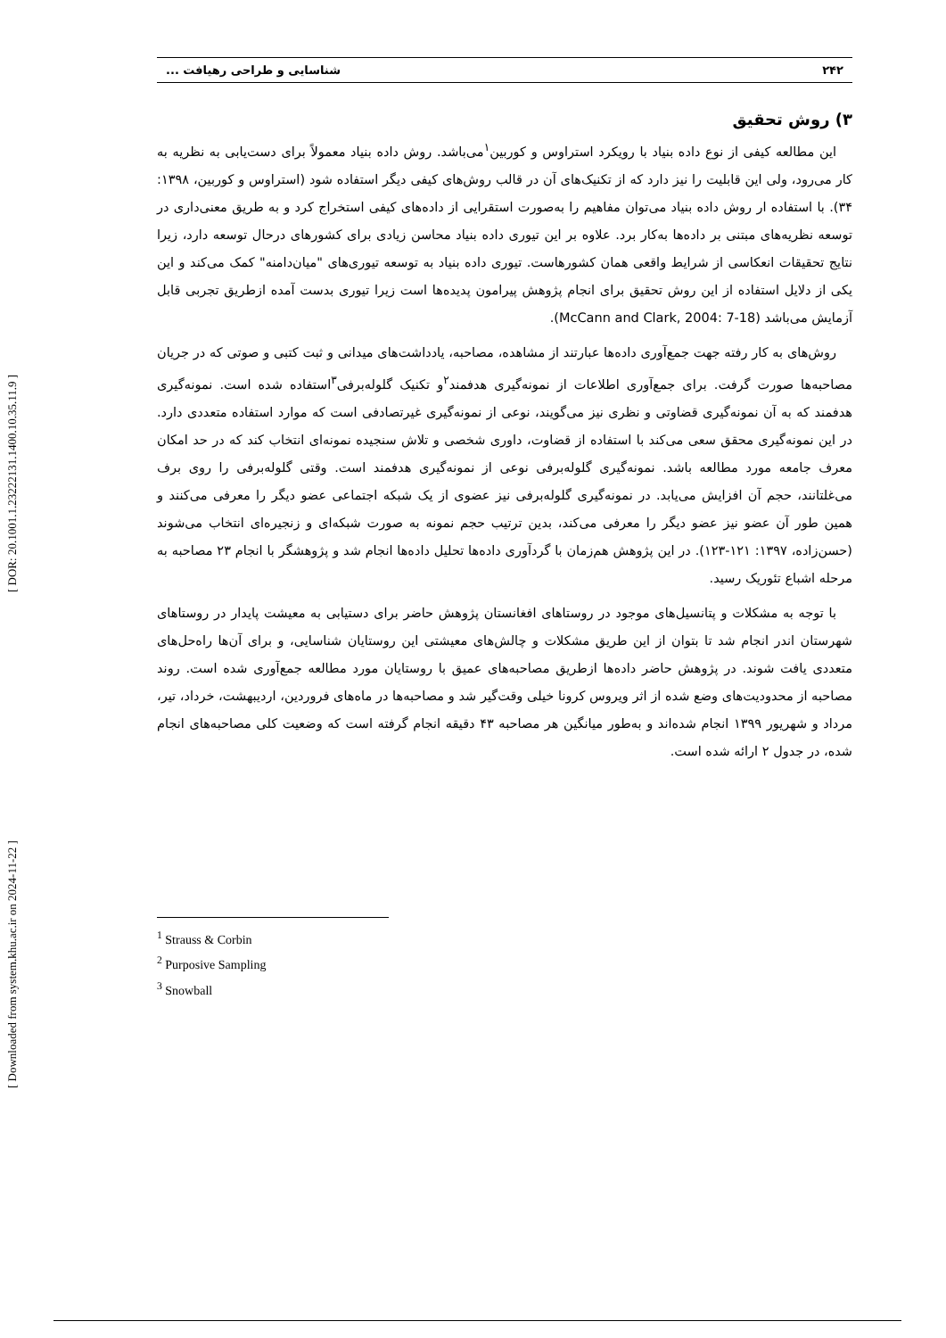[ Downloaded from system.khu.ac.ir on 2024-11-22 ] [ DOR: 20.1001.1.23222131.1400.10.35.11.9 ]
۲۴۲ شناسایی و طراحی رهیافت ...
۳) روش تحقیق
این مطالعه کیفی از نوع داده بنیاد با رویکرد استراوس و کوربین<sup>۱</sup>می‌باشد. روش داده بنیاد معمولاً برای دست‌یابی به نظریه به کار می‌رود، ولی این قابلیت را نیز دارد که از تکنیک‌های آن در قالب روش‌های کیفی دیگر استفاده شود (استراوس و کوربین، ۱۳۹۸: ۳۴). با استفاده ار روش داده بنیاد می‌توان مفاهیم را به‌صورت استقرایی از داده‌های کیفی استخراج کرد و به طریق معنی‌داری در توسعه نظریه‌های مبتنی بر داده‌ها به‌کار برد. علاوه بر این تیوری داده بنیاد محاسن زیادی برای کشورهای درحال توسعه دارد، زیرا نتایج تحقیقات انعکاسی از شرایط واقعی همان کشورهاست. تیوری داده بنیاد به توسعه تیوری‌های "میان‌دامنه" کمک می‌کند و این یکی از دلایل استفاده از این روش تحقیق برای انجام پژوهش پیرامون پدیده‌ها است زیرا تیوری بدست آمده ازطریق تجربی قابل آزمایش می‌باشد (McCann and Clark, 2004: 7-18).
روش‌های به کار رفته جهت جمع‌آوری داده‌ها عبارتند از مشاهده، مصاحبه، یادداشت‌های میدانی و ثبت کتبی و صوتی که در جریان مصاحبه‌ها صورت گرفت. برای جمع‌آوری اطلاعات از نمونه‌گیری هدفمند<sup>۲</sup>و تکنیک گلوله‌برفی<sup>۳</sup>استفاده شده است. نمونه‌گیری هدفمند که به آن نمونه‌گیری قضاوتی و نظری نیز می‌گویند، نوعی از نمونه‌گیری غیرتصادفی است که موارد استفاده متعددی دارد. در این نمونه‌گیری محقق سعی می‌کند با استفاده از قضاوت، داوری شخصی و تلاش سنجیده نمونه‌ای انتخاب کند که در حد امکان معرف جامعه مورد مطالعه باشد. نمونه‌گیری گلوله‌برفی نوعی از نمونه‌گیری هدفمند است. وقتی گلوله‌برفی را روی برف می‌غلتانند، حجم آن افزایش می‌یابد. در نمونه‌گیری گلوله‌برفی نیز عضوی از یک شبکه اجتماعی عضو دیگر را معرفی می‌کنند و همین طور آن عضو نیز عضو دیگر را معرفی می‌کند، بدین ترتیب حجم نمونه به صورت شبکه‌ای و زنجیره‌ای انتخاب می‌شوند (حسن‌زاده، ۱۳۹۷: ۱۲۱-۱۲۳). در این پژوهش هم‌زمان با گردآوری داده‌ها تحلیل داده‌ها انجام شد و پژوهشگر با انجام ۲۳ مصاحبه به مرحله اشباع تئوریک رسید.
با توجه به مشکلات و پتانسیل‌های موجود در روستاهای افغانستان پژوهش حاضر برای دستیابی به معیشت پایدار در روستاهای شهرستان اندر انجام شد تا بتوان از این طریق مشکلات و چالش‌های معیشتی این روستایان شناسایی، و برای آن‌ها راه‌حل‌های متعددی یافت شوند. در پژوهش حاضر داده‌ها ازطریق مصاحبه‌های عمیق با روستایان مورد مطالعه جمع‌آوری شده است. روند مصاحبه از محدودیت‌های وضع شده از اثر ویروس کرونا خیلی وقت‌گیر شد و مصاحبه‌ها در ماه‌های فروردین، اردیبهشت، خرداد، تیر، مرداد و شهریور ۱۳۹۹ انجام شده‌اند و به‌طور میانگین هر مصاحبه ۴۳ دقیقه انجام گرفته است که وضعیت کلی مصاحبه‌های انجام شده، در جدول ۲ ارائه شده است.
<sup>1</sup> Strauss & Corbin
<sup>2</sup> Purposive Sampling
<sup>3</sup> Snowball